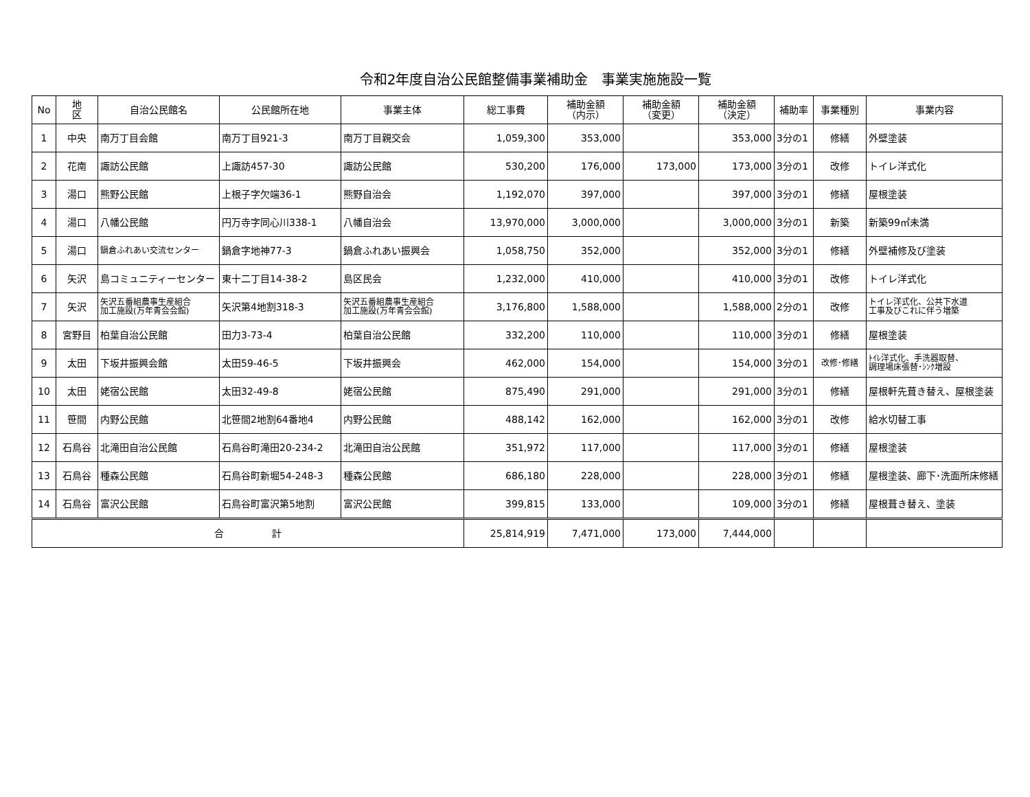令和2年度自治公民館整備事業補助金　事業実施施設一覧
| No | 地 区 | 自治公民館名 | 公民館所在地 | 事業主体 | 総工事費 | 補助金額 （内示） | 補助金額 （変更） | 補助金額 （決定） | 補助率 | 事業種別 | 事業内容 |
| --- | --- | --- | --- | --- | --- | --- | --- | --- | --- | --- | --- |
| 1 | 中央 | 南万丁目会館 | 南万丁目921-3 | 南万丁目親交会 | 1,059,300 | 353,000 | | 353,000 | 3分の1 | 修繕 | 外壁塗装 |
| 2 | 花南 | 諏訪公民館 | 上諏訪457-30 | 諏訪公民館 | 530,200 | 176,000 | 173,000 | 173,000 | 3分の1 | 改修 | トイレ洋式化 |
| 3 | 湯口 | 熊野公民館 | 上根子字欠端36-1 | 熊野自治会 | 1,192,070 | 397,000 | | 397,000 | 3分の1 | 修繕 | 屋根塗装 |
| 4 | 湯口 | 八幡公民館 | 円万寺字同心川338-1 | 八幡自治会 | 13,970,000 | 3,000,000 | | 3,000,000 | 3分の1 | 新築 | 新築99㎡未満 |
| 5 | 湯口 | 鍋倉ふれあい交流センター | 鍋倉字地神77-3 | 鍋倉ふれあい振興会 | 1,058,750 | 352,000 | | 352,000 | 3分の1 | 修繕 | 外壁補修及び塗装 |
| 6 | 矢沢 | 島コミュニティーセンター | 東十二丁目14-38-2 | 島区民会 | 1,232,000 | 410,000 | | 410,000 | 3分の1 | 改修 | トイレ洋式化 |
| 7 | 矢沢 | 矢沢五番組農事生産組合 加工施設(万年青会会館) | 矢沢第4地割318-3 | 矢沢五番組農事生産組合 加工施設(万年青会会館) | 3,176,800 | 1,588,000 | | 1,588,000 | 2分の1 | 改修 | トイレ洋式化、公共下水道 工事及びこれに伴う増築 |
| 8 | 宮野目 | 柏葉自治公民館 | 田力3-73-4 | 柏葉自治公民館 | 332,200 | 110,000 | | 110,000 | 3分の1 | 修繕 | 屋根塗装 |
| 9 | 太田 | 下坂井振興会館 | 太田59-46-5 | 下坂井振興会 | 462,000 | 154,000 | | 154,000 | 3分の1 | 改修･修繕 | ﾄｲﾚ洋式化、手洗器取替、 調理場床張替･ｼﾝｸ増設 |
| 10 | 太田 | 姥宿公民館 | 太田32-49-8 | 姥宿公民館 | 875,490 | 291,000 | | 291,000 | 3分の1 | 修繕 | 屋根軒先葺き替え、屋根塗装 |
| 11 | 笹間 | 内野公民館 | 北笹間2地割64番地4 | 内野公民館 | 488,142 | 162,000 | | 162,000 | 3分の1 | 改修 | 給水切替工事 |
| 12 | 石鳥谷 | 北滝田自治公民館 | 石鳥谷町滝田20-234-2 | 北滝田自治公民館 | 351,972 | 117,000 | | 117,000 | 3分の1 | 修繕 | 屋根塗装 |
| 13 | 石鳥谷 | 種森公民館 | 石鳥谷町新堀54-248-3 | 種森公民館 | 686,180 | 228,000 | | 228,000 | 3分の1 | 修繕 | 屋根塗装、廊下･洗面所床修繕 |
| 14 | 石鳥谷 | 富沢公民館 | 石鳥谷町富沢第5地割 | 富沢公民館 | 399,815 | 133,000 | | 109,000 | 3分の1 | 修繕 | 屋根葺き替え、塗装 |
| 合 計 | | | | | 25,814,919 | 7,471,000 | 173,000 | 7,444,000 | | | |